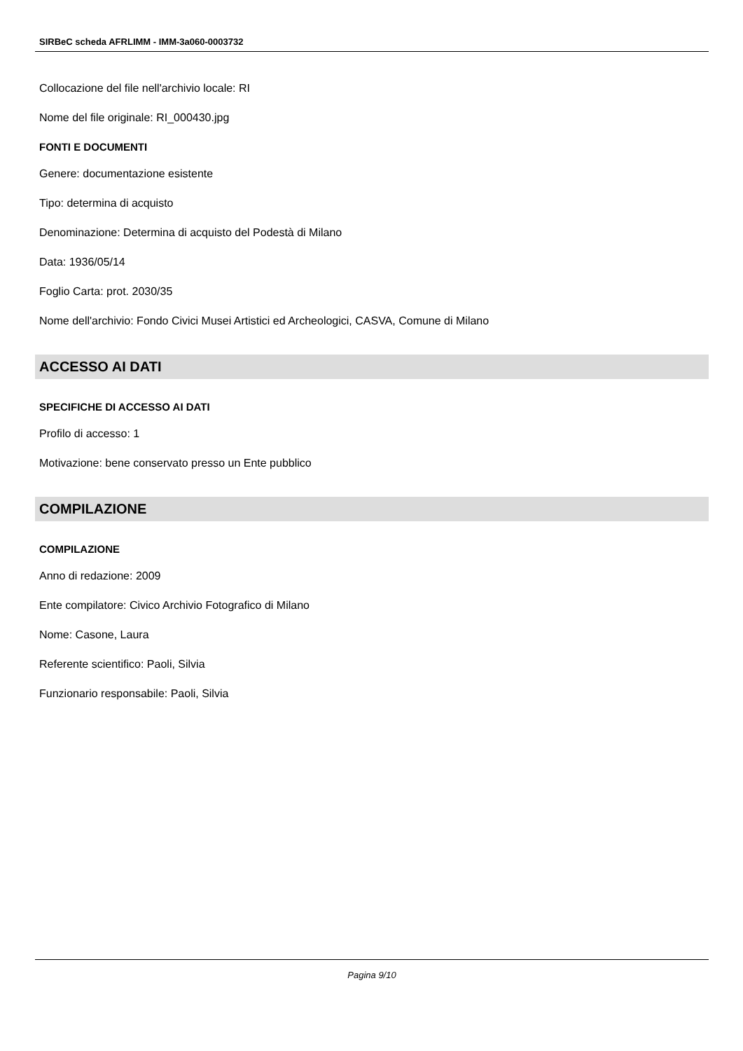SIRBeC scheda AFRLIMM - IMM-3a060-0003732
Collocazione del file nell'archivio locale: RI
Nome del file originale: RI_000430.jpg
FONTI E DOCUMENTI
Genere: documentazione esistente
Tipo: determina di acquisto
Denominazione: Determina di acquisto del Podestà di Milano
Data: 1936/05/14
Foglio Carta: prot. 2030/35
Nome dell'archivio: Fondo Civici Musei Artistici ed Archeologici, CASVA, Comune di Milano
ACCESSO AI DATI
SPECIFICHE DI ACCESSO AI DATI
Profilo di accesso: 1
Motivazione: bene conservato presso un Ente pubblico
COMPILAZIONE
COMPILAZIONE
Anno di redazione: 2009
Ente compilatore: Civico Archivio Fotografico di Milano
Nome: Casone, Laura
Referente scientifico: Paoli, Silvia
Funzionario responsabile: Paoli, Silvia
Pagina 9/10